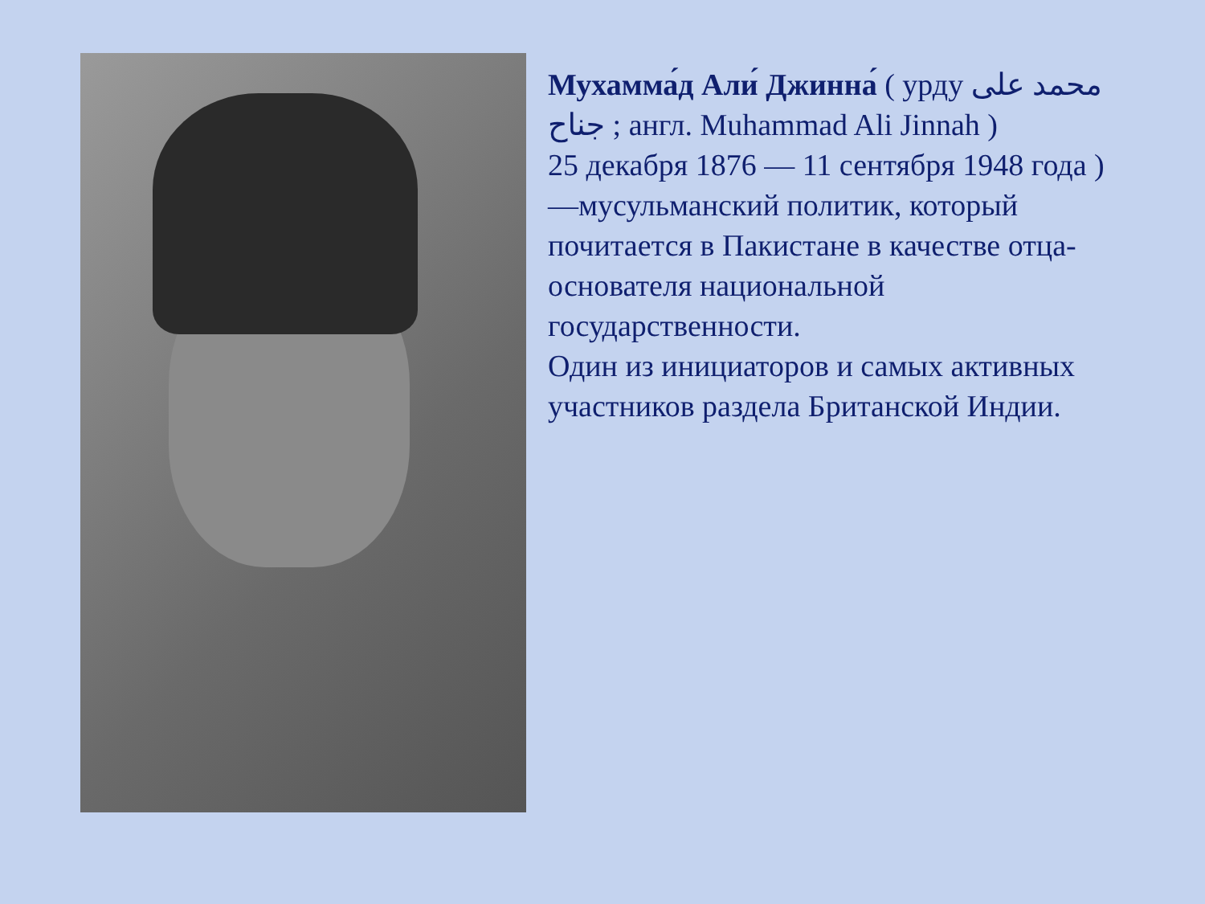Мухамма́д Али́ Джинна́ ( урду محمد على جناح ; англ. Muhammad Ali Jinnah )
25 декабря 1876 — 11 сентября 1948 года ) —мусульманский политик, который почитается в Пакистане в качестве отца-основателя национальной государственности.
Один из инициаторов и самых активных участников раздела Британской Индии.